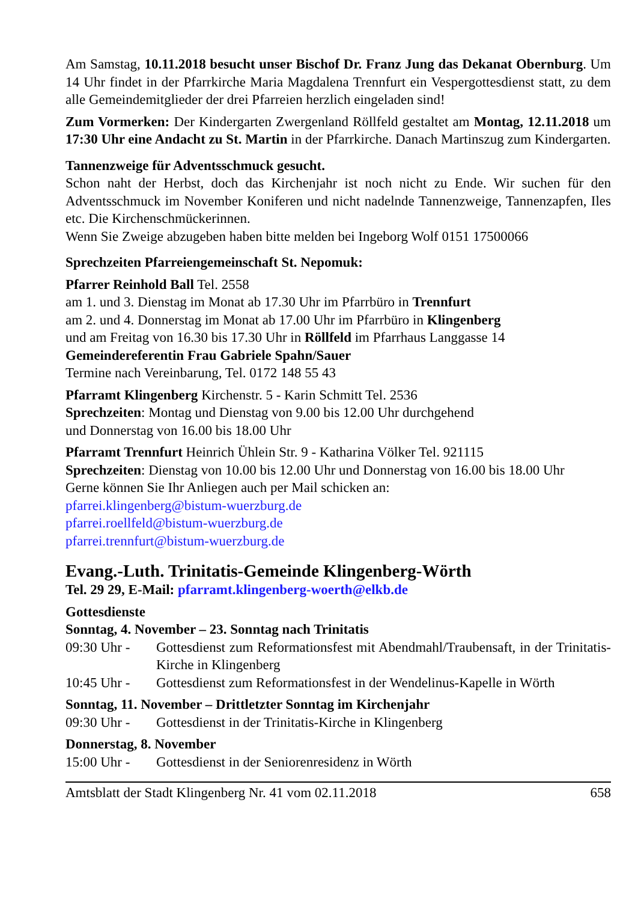Am Samstag, 10.11.2018 besucht unser Bischof Dr. Franz Jung das Dekanat Obernburg. Um 14 Uhr findet in der Pfarrkirche Maria Magdalena Trennfurt ein Vespergottesdienst statt, zu dem alle Gemeindemitglieder der drei Pfarreien herzlich eingeladen sind!
Zum Vormerken: Der Kindergarten Zwergenland Röllfeld gestaltet am Montag, 12.11.2018 um 17:30 Uhr eine Andacht zu St. Martin in der Pfarrkirche. Danach Martinszug zum Kindergarten.
Tannenzweige für Adventsschmuck gesucht.
Schon naht der Herbst, doch das Kirchenjahr ist noch nicht zu Ende. Wir suchen für den Adventsschmuck im November Koniferen und nicht nadelnde Tannenzweige, Tannenzapfen, Iles etc. Die Kirchenschmückerinnen.
Wenn Sie Zweige abzugeben haben bitte melden bei Ingeborg Wolf 0151 17500066
Sprechzeiten Pfarreiengemeinschaft St. Nepomuk:
Pfarrer Reinhold Ball Tel. 2558
am 1. und 3. Dienstag im Monat ab 17.30 Uhr im Pfarrbüro in Trennfurt
am 2. und 4. Donnerstag im Monat ab 17.00 Uhr im Pfarrbüro in Klingenberg
und am Freitag von 16.30 bis 17.30 Uhr in Röllfeld im Pfarrhaus Langgasse 14
Gemeindereferentin Frau Gabriele Spahn/Sauer
Termine nach Vereinbarung, Tel. 0172 148 55 43
Pfarramt Klingenberg Kirchenstr. 5 - Karin Schmitt Tel. 2536
Sprechzeiten: Montag und Dienstag von 9.00 bis 12.00 Uhr durchgehend
und Donnerstag von 16.00 bis 18.00 Uhr
Pfarramt Trennfurt Heinrich Ühlein Str. 9 - Katharina Völker Tel. 921115
Sprechzeiten: Dienstag von 10.00 bis 12.00 Uhr und Donnerstag von 16.00 bis 18.00 Uhr
Gerne können Sie Ihr Anliegen auch per Mail schicken an:
pfarrei.klingenberg@bistum-wuerzburg.de
pfarrei.roellfeld@bistum-wuerzburg.de
pfarrei.trennfurt@bistum-wuerzburg.de
Evang.-Luth. Trinitatis-Gemeinde Klingenberg-Wörth
Tel. 29 29, E-Mail: pfarramt.klingenberg-woerth@elkb.de
Gottesdienste
Sonntag, 4. November – 23. Sonntag nach Trinitatis
09:30 Uhr -
Gottesdienst zum Reformationsfest mit Abendmahl/Traubensaft, in der Trinitatis-Kirche in Klingenberg
10:45 Uhr -
Gottesdienst zum Reformationsfest in der Wendelinus-Kapelle in Wörth
Sonntag, 11. November – Drittletzter Sonntag im Kirchenjahr
09:30 Uhr -
Gottesdienst in der Trinitatis-Kirche in Klingenberg
Donnerstag, 8. November
15:00 Uhr -
Gottesdienst in der Seniorenresidenz in Wörth
Amtsblatt der Stadt Klingenberg Nr. 41 vom 02.11.2018 658